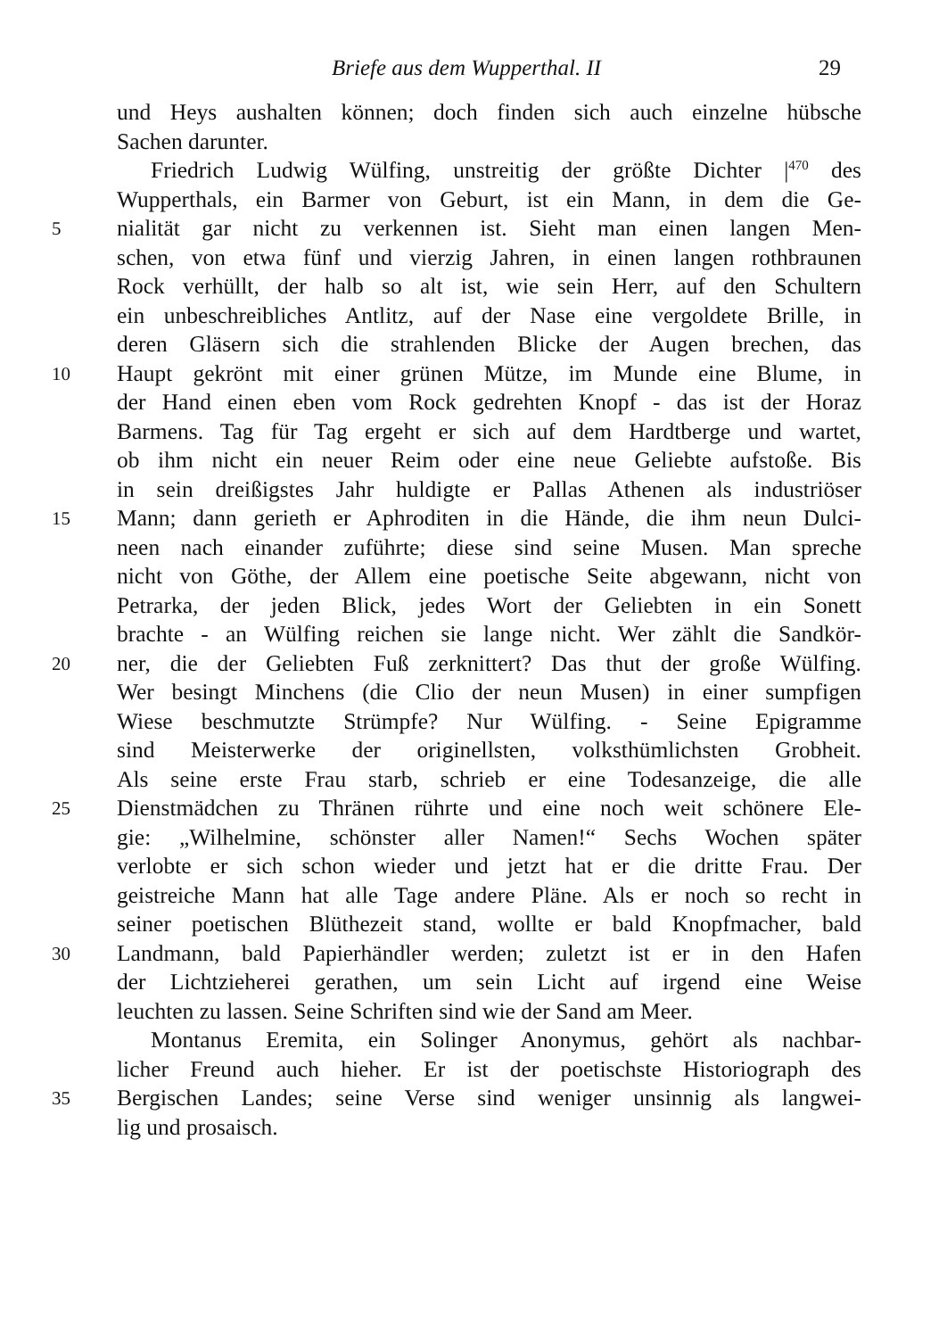Briefe aus dem Wupperthal. II 29
und Heys aushalten können; doch finden sich auch einzelne hübsche
Sachen darunter.
Friedrich Ludwig Wülfing, unstreitig der größte Dichter |<sup>470</sup> des
Wupperthals, ein Barmer von Geburt, ist ein Mann, in dem die Ge-
5 nialität gar nicht zu verkennen ist. Sieht man einen langen Men-
schen, von etwa fünf und vierzig Jahren, in einen langen rothbraunen
Rock verhüllt, der halb so alt ist, wie sein Herr, auf den Schultern
ein unbeschreibliches Antlitz, auf der Nase eine vergoldete Brille, in
deren Gläsern sich die strahlenden Blicke der Augen brechen, das
10 Haupt gekrönt mit einer grünen Mütze, im Munde eine Blume, in
der Hand einen eben vom Rock gedrehten Knopf - das ist der Horaz
Barmens. Tag für Tag ergeht er sich auf dem Hardtberge und wartet,
ob ihm nicht ein neuer Reim oder eine neue Geliebte aufstoße. Bis
in sein dreißigstes Jahr huldigte er Pallas Athenen als industriöser
15 Mann; dann gerieth er Aphroditen in die Hände, die ihm neun Dulci-
neen nach einander zuführte; diese sind seine Musen. Man spreche
nicht von Göthe, der Allem eine poetische Seite abgewann, nicht von
Petrarka, der jeden Blick, jedes Wort der Geliebten in ein Sonett
brachte - an Wülfing reichen sie lange nicht. Wer zählt die Sandkör-
20 ner, die der Geliebten Fuß zerknittert? Das thut der große Wülfing.
Wer besingt Minchens (die Clio der neun Musen) in einer sumpfigen
Wiese beschmutzte Strümpfe? Nur Wülfing. - Seine Epigramme
sind Meisterwerke der originellsten, volksthümlichsten Grobheit.
Als seine erste Frau starb, schrieb er eine Todesanzeige, die alle
25 Dienstmädchen zu Thränen rührte und eine noch weit schönere Ele-
gie: „Wilhelmine, schönster aller Namen!“ Sechs Wochen später
verlobte er sich schon wieder und jetzt hat er die dritte Frau. Der
geistreiche Mann hat alle Tage andere Pläne. Als er noch so recht in
seiner poetischen Blüthezeit stand, wollte er bald Knopfmacher, bald
30 Landmann, bald Papierhändler werden; zuletzt ist er in den Hafen
der Lichtzieherei gerathen, um sein Licht auf irgend eine Weise
leuchten zu lassen. Seine Schriften sind wie der Sand am Meer.
Montanus Eremita, ein Solinger Anonymus, gehört als nachbar-
licher Freund auch hieher. Er ist der poetischste Historiograph des
35 Bergischen Landes; seine Verse sind weniger unsinnig als langwei-
lig und prosaisch.